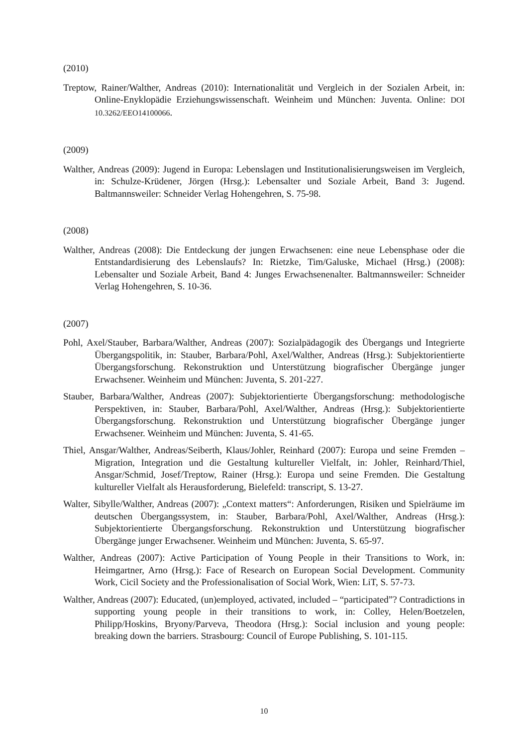(2010)
Treptow, Rainer/Walther, Andreas (2010): Internationalität und Vergleich in der Sozialen Arbeit, in: Online-Enyklopädie Erziehungswissenschaft. Weinheim und München: Juventa. Online: DOI 10.3262/EEO14100066.
(2009)
Walther, Andreas (2009): Jugend in Europa: Lebenslagen und Institutionalisierungsweisen im Vergleich, in: Schulze-Krüdener, Jörgen (Hrsg.): Lebensalter und Soziale Arbeit, Band 3: Jugend. Baltmannsweiler: Schneider Verlag Hohengehren, S. 75-98.
(2008)
Walther, Andreas (2008): Die Entdeckung der jungen Erwachsenen: eine neue Lebensphase oder die Entstandardisierung des Lebenslaufs? In: Rietzke, Tim/Galuske, Michael (Hrsg.) (2008): Lebensalter und Soziale Arbeit, Band 4: Junges Erwachsenenalter. Baltmannsweiler: Schneider Verlag Hohengehren, S. 10-36.
(2007)
Pohl, Axel/Stauber, Barbara/Walther, Andreas (2007): Sozialpädagogik des Übergangs und Integrierte Übergangspolitik, in: Stauber, Barbara/Pohl, Axel/Walther, Andreas (Hrsg.): Subjektorientierte Übergangsforschung. Rekonstruktion und Unterstützung biografischer Übergänge junger Erwachsener. Weinheim und München: Juventa, S. 201-227.
Stauber, Barbara/Walther, Andreas (2007): Subjektorientierte Übergangsforschung: methodologische Perspektiven, in: Stauber, Barbara/Pohl, Axel/Walther, Andreas (Hrsg.): Subjektorientierte Übergangsforschung. Rekonstruktion und Unterstützung biografischer Übergänge junger Erwachsener. Weinheim und München: Juventa, S. 41-65.
Thiel, Ansgar/Walther, Andreas/Seiberth, Klaus/Johler, Reinhard (2007): Europa und seine Fremden – Migration, Integration und die Gestaltung kultureller Vielfalt, in: Johler, Reinhard/Thiel, Ansgar/Schmid, Josef/Treptow, Rainer (Hrsg.): Europa und seine Fremden. Die Gestaltung kultureller Vielfalt als Herausforderung, Bielefeld: transcript, S. 13-27.
Walter, Sibylle/Walther, Andreas (2007): „Context matters“: Anforderungen, Risiken und Spielräume im deutschen Übergangssystem, in: Stauber, Barbara/Pohl, Axel/Walther, Andreas (Hrsg.): Subjektorientierte Übergangsforschung. Rekonstruktion und Unterstützung biografischer Übergänge junger Erwachsener. Weinheim und München: Juventa, S. 65-97.
Walther, Andreas (2007): Active Participation of Young People in their Transitions to Work, in: Heimgartner, Arno (Hrsg.): Face of Research on European Social Development. Community Work, Cicil Society and the Professionalisation of Social Work, Wien: LiT, S. 57-73.
Walther, Andreas (2007): Educated, (un)employed, activated, included – “participated”? Contradictions in supporting young people in their transitions to work, in: Colley, Helen/Boetzelen, Philipp/Hoskins, Bryony/Parveva, Theodora (Hrsg.): Social inclusion and young people: breaking down the barriers. Strasbourg: Council of Europe Publishing, S. 101-115.
10